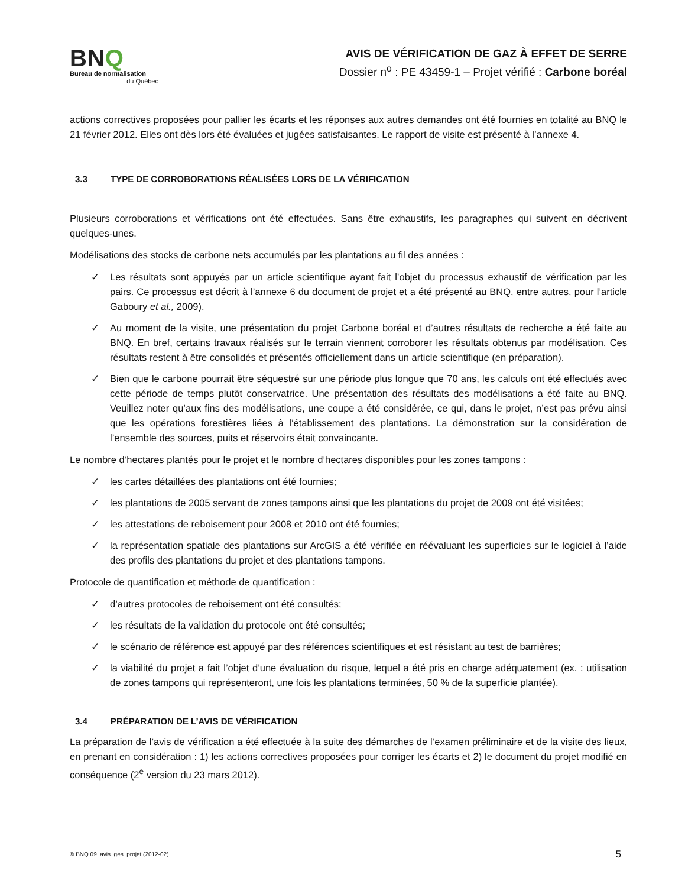BNQ
Bureau de normalisation
du Québec
AVIS DE VÉRIFICATION DE GAZ À EFFET DE SERRE
Dossier n<sup>o</sup> : PE 43459-1 – Projet vérifié : Carbone boréal
actions correctives proposées pour pallier les écarts et les réponses aux autres demandes ont été fournies en totalité au BNQ le 21 février 2012. Elles ont dès lors été évaluées et jugées satisfaisantes. Le rapport de visite est présenté à l’annexe 4.
3.3 TYPE DE CORROBORATIONS RÉALISÉES LORS DE LA VÉRIFICATION
Plusieurs corroborations et vérifications ont été effectuées. Sans être exhaustifs, les paragraphes qui suivent en décrivent quelques-unes.
Modélisations des stocks de carbone nets accumulés par les plantations au fil des années :
✓ Les résultats sont appuyés par un article scientifique ayant fait l’objet du processus exhaustif de vérification par les pairs. Ce processus est décrit à l’annexe 6 du document de projet et a été présenté au BNQ, entre autres, pour l’article Gaboury et al., 2009).
✓ Au moment de la visite, une présentation du projet Carbone boréal et d’autres résultats de recherche a été faite au BNQ. En bref, certains travaux réalisés sur le terrain viennent corroborer les résultats obtenus par modélisation. Ces résultats restent à être consolidés et présentés officiellement dans un article scientifique (en préparation).
✓ Bien que le carbone pourrait être séquestré sur une période plus longue que 70 ans, les calculs ont été effectués avec cette période de temps plutôt conservatrice. Une présentation des résultats des modélisations a été faite au BNQ. Veuillez noter qu’aux fins des modélisations, une coupe a été considérée, ce qui, dans le projet, n’est pas prévu ainsi que les opérations forestières liées à l’établissement des plantations. La démonstration sur la considération de l’ensemble des sources, puits et réservoirs était convaincante.
Le nombre d’hectares plantés pour le projet et le nombre d’hectares disponibles pour les zones tampons :
✓ les cartes détaillées des plantations ont été fournies;
✓ les plantations de 2005 servant de zones tampons ainsi que les plantations du projet de 2009 ont été visitées;
✓ les attestations de reboisement pour 2008 et 2010 ont été fournies;
✓ la représentation spatiale des plantations sur ArcGIS a été vérifiée en réévaluant les superficies sur le logiciel à l’aide des profils des plantations du projet et des plantations tampons.
Protocole de quantification et méthode de quantification :
✓ d’autres protocoles de reboisement ont été consultés;
✓ les résultats de la validation du protocole ont été consultés;
✓ le scénario de référence est appuyé par des références scientifiques et est résistant au test de barrières;
✓ la viabilité du projet a fait l’objet d’une évaluation du risque, lequel a été pris en charge adéquatement (ex. : utilisation de zones tampons qui représenteront, une fois les plantations terminées, 50 % de la superficie plantée).
3.4 PRÉPARATION DE L’AVIS DE VÉRIFICATION
La préparation de l’avis de vérification a été effectuée à la suite des démarches de l’examen préliminaire et de la visite des lieux, en prenant en considération : 1) les actions correctives proposées pour corriger les écarts et 2) le document du projet modifié en conséquence (2<sup>e</sup> version du 23 mars 2012).
© BNQ 09_avis_ges_projet (2012-02) 5